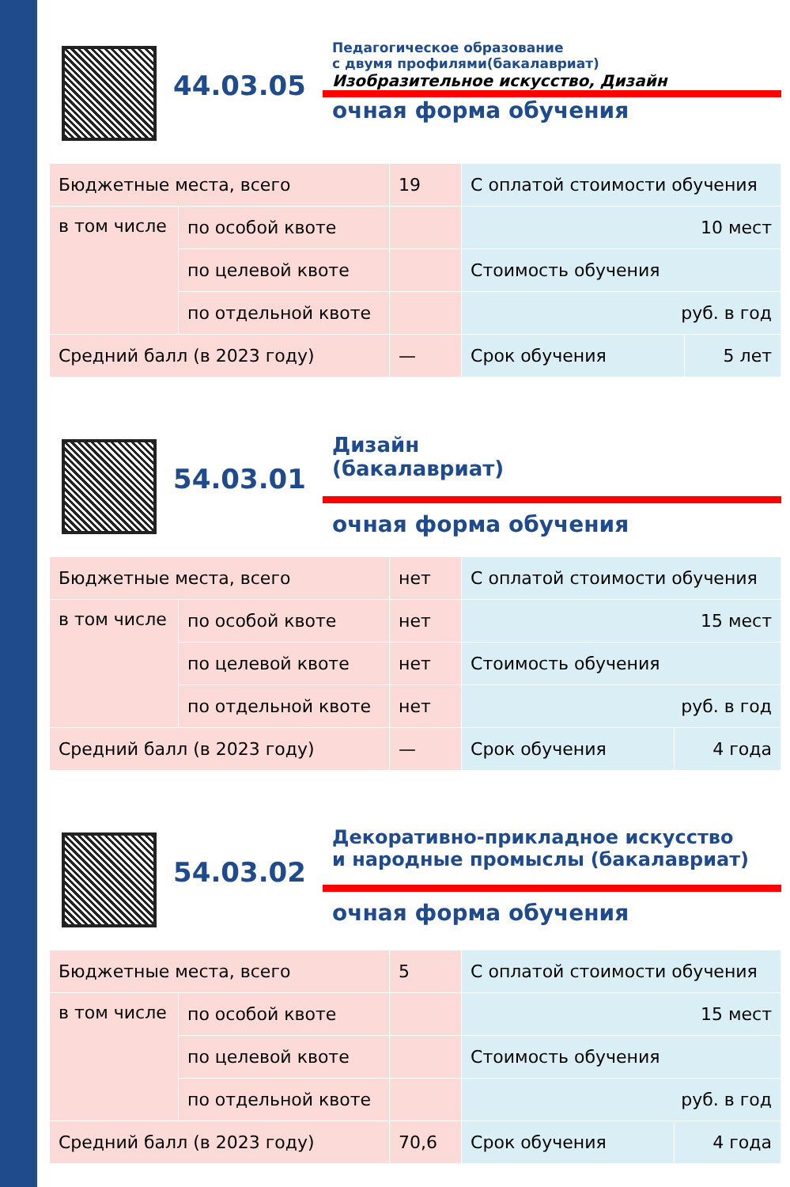44.03.05
Педагогическое образование
с двумя профилями(бакалавриат)
Изобразительное искусство, Дизайн
очная форма обучения
| Бюджетные места, всего | | 19 | С оплатой стоимости обучения | |
| в том числе | по особой квоте | | 10 мест | |
| | по целевой квоте | | Стоимость обучения | |
| | по отдельной квоте | | руб. в год | |
| Средний балл (в 2023 году) | | — | Срок обучения | 5 лет |
54.03.01
Дизайн
(бакалавриат)
очная форма обучения
| Бюджетные места, всего | | нет | С оплатой стоимости обучения | |
| в том числе | по особой квоте | нет | 15 мест | |
| | по целевой квоте | нет | Стоимость обучения | |
| | по отдельной квоте | нет | руб. в год | |
| Средний балл (в 2023 году) | | — | Срок обучения | 4 года |
54.03.02
Декоративно-прикладное искусство
и народные промыслы (бакалавриат)
очная форма обучения
| Бюджетные места, всего | | 5 | С оплатой стоимости обучения | |
| в том числе | по особой квоте | | 15 мест | |
| | по целевой квоте | | Стоимость обучения | |
| | по отдельной квоте | | руб. в год | |
| Средний балл (в 2023 году) | | 70,6 | Срок обучения | 4 года |